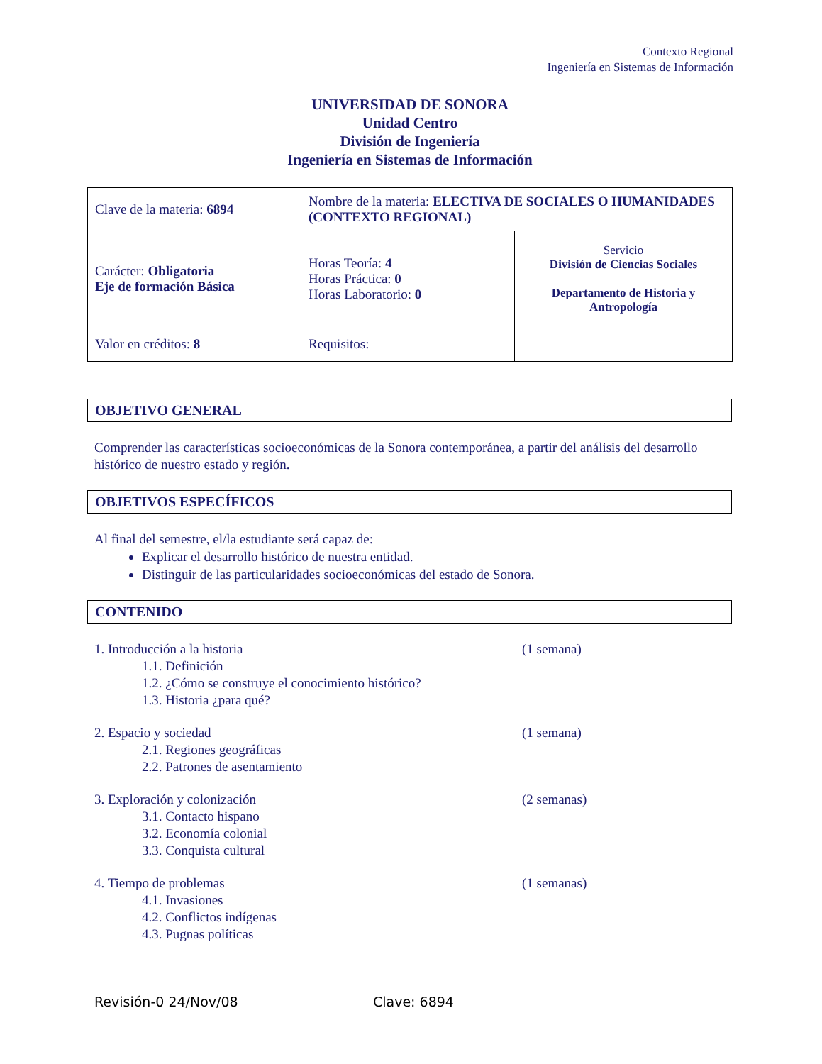Contexto Regional
Ingeniería en Sistemas de Información
UNIVERSIDAD DE SONORA
Unidad Centro
División de Ingeniería
Ingeniería en Sistemas de Información
| Clave de la materia: 6894 | Nombre de la materia: ELECTIVA DE SOCIALES O HUMANIDADES (CONTEXTO REGIONAL) | |
| Carácter: Obligatoria Eje de formación Básica | Horas Teoría: 4 Horas Práctica: 0 Horas Laboratorio: 0 | Servicio División de Ciencias Sociales Departamento de Historia y Antropología |
| Valor en créditos: 8 | Requisitos: | |
OBJETIVO GENERAL
Comprender las características socioeconómicas de la Sonora contemporánea, a partir del análisis del desarrollo histórico de nuestro estado y región.
OBJETIVOS ESPECÍFICOS
Al final del semestre, el/la estudiante será capaz de:
Explicar el desarrollo histórico de nuestra entidad.
Distinguir de las particularidades socioeconómicas del estado de Sonora.
CONTENIDO
1. Introducción a la historia (1 semana)
1.1. Definición
1.2. ¿Cómo se construye el conocimiento histórico?
1.3. Historia ¿para qué?
2. Espacio y sociedad (1 semana)
2.1. Regiones geográficas
2.2. Patrones de asentamiento
3. Exploración y colonización (2 semanas)
3.1. Contacto hispano
3.2. Economía colonial
3.3. Conquista cultural
4. Tiempo de problemas (1 semanas)
4.1. Invasiones
4.2. Conflictos indígenas
4.3. Pugnas políticas
Revisión-0 24/Nov/08 Clave: 6894